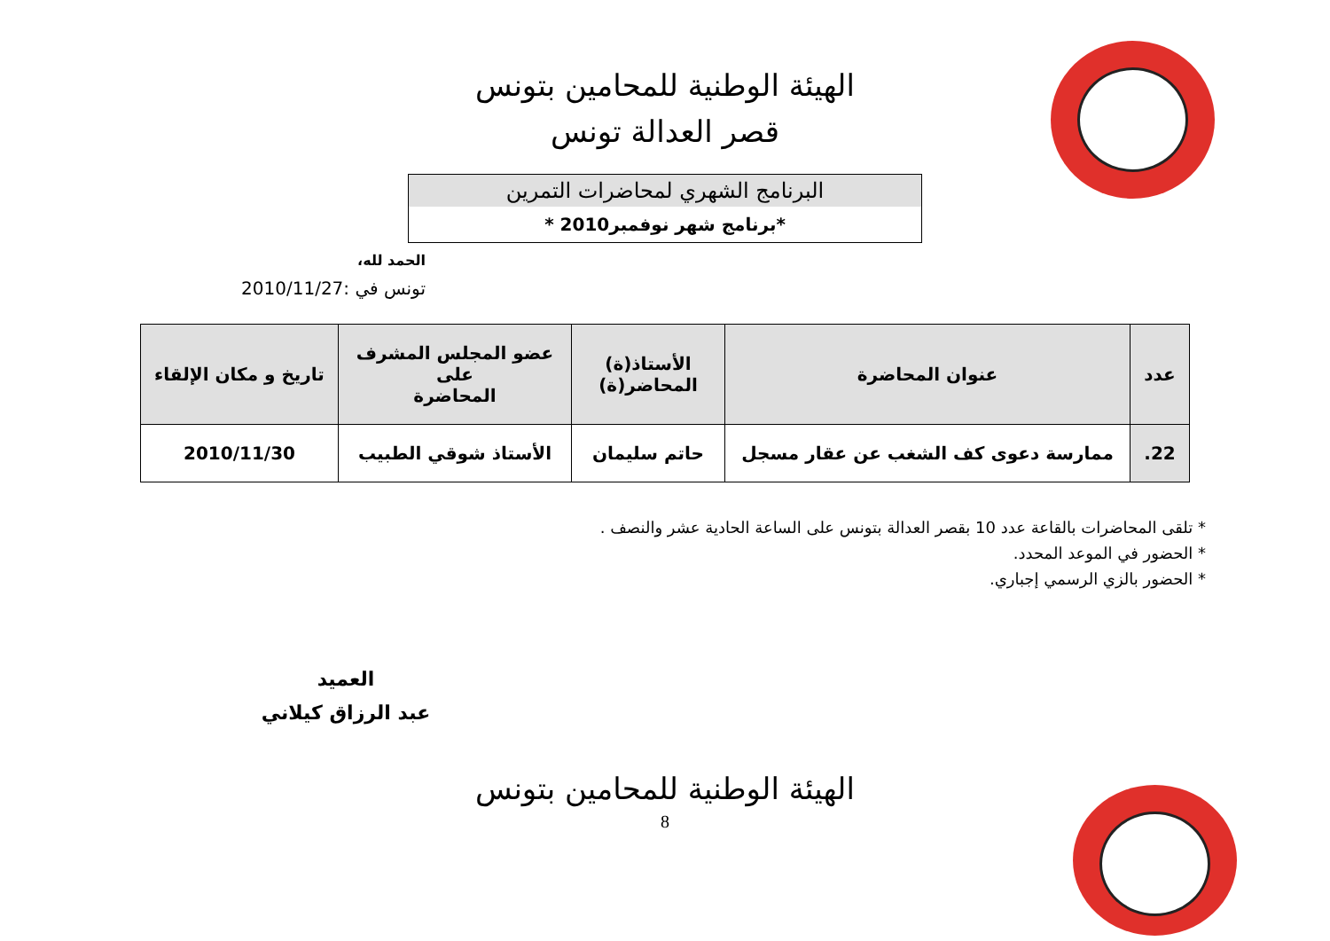الهيئة الوطنية للمحامين بتونس
قصر العدالة تونس
البرنامج الشهري لمحاضرات التمرين
*برنامج شهر نوفمبر2010 *
الحمد لله،
تونس في :2010/11/27
| عدد | عنوان المحاضرة | الأستاذ(ة) المحاضر(ة) | عضو المجلس المشرف على المحاضرة | تاريخ و مكان الإلقاء |
| --- | --- | --- | --- | --- |
| 22. | ممارسة دعوى كف الشغب عن عقار مسجل | حاتم سليمان | الأستاذ شوقي الطبيب | 2010/11/30 |
* تلقى المحاضرات بالقاعة عدد 10 بقصر العدالة بتونس على الساعة الحادية عشر والنصف .
* الحضور في الموعد المحدد.
* الحضور بالزي الرسمي إجباري.
العميد
عبد الرزاق كيلاني
الهيئة الوطنية للمحامين بتونس
8